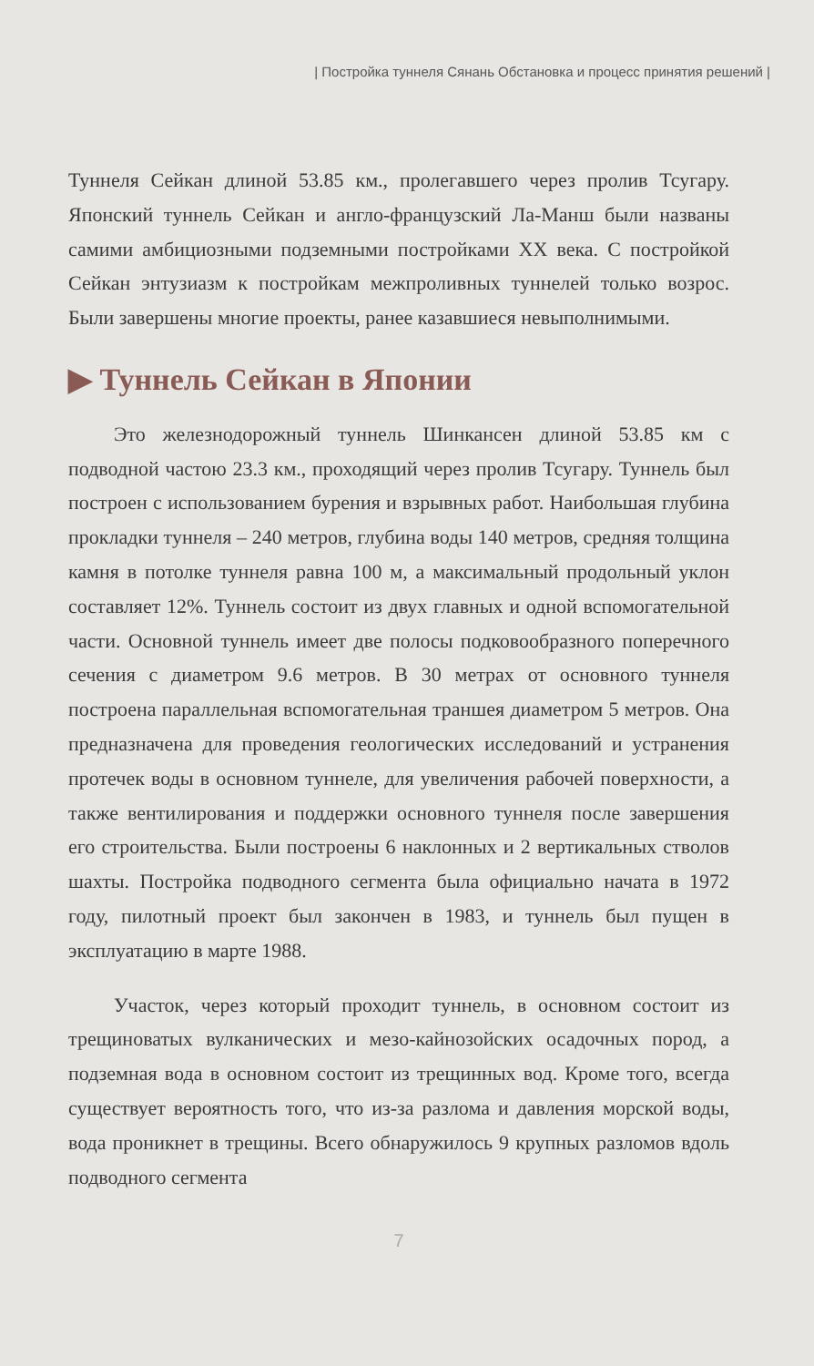| Постройка туннеля Сянань Обстановка и процесс принятия решений |
Туннеля Сейкан длиной 53.85 км., пролегавшего через пролив Тсугару. Японский туннель Сейкан и англо-французский Ла-Манш были названы самими амбициозными подземными постройками XX века. С постройкой Сейкан энтузиазм к постройкам межпроливных туннелей только возрос. Были завершены многие проекты, ранее казавшиеся невыполнимыми.
▶ Туннель Сейкан в Японии
Это железнодорожный туннель Шинкансен длиной 53.85 км с подводной частою 23.3 км., проходящий через пролив Тсугару. Туннель был построен с использованием бурения и взрывных работ. Наибольшая глубина прокладки туннеля – 240 метров, глубина воды 140 метров, средняя толщина камня в потолке туннеля равна 100 м, а максимальный продольный уклон составляет 12%. Туннель состоит из двух главных и одной вспомогательной части. Основной туннель имеет две полосы подковообразного поперечного сечения с диаметром 9.6 метров. В 30 метрах от основного туннеля построена параллельная вспомогательная траншея диаметром 5 метров. Она предназначена для проведения геологических исследований и устранения протечек воды в основном туннеле, для увеличения рабочей поверхности, а также вентилирования и поддержки основного туннеля после завершения его строительства. Были построены 6 наклонных и 2 вертикальных стволов шахты. Постройка подводного сегмента была официально начата в 1972 году, пилотный проект был закончен в 1983, и туннель был пущен в эксплуатацию в марте 1988.
Участок, через который проходит туннель, в основном состоит из трещиноватых вулканических и мезо-кайнозойских осадочных пород, а подземная вода в основном состоит из трещинных вод. Кроме того, всегда существует вероятность того, что из-за разлома и давления морской воды, вода проникнет в трещины. Всего обнаружилось 9 крупных разломов вдоль подводного сегмента
7